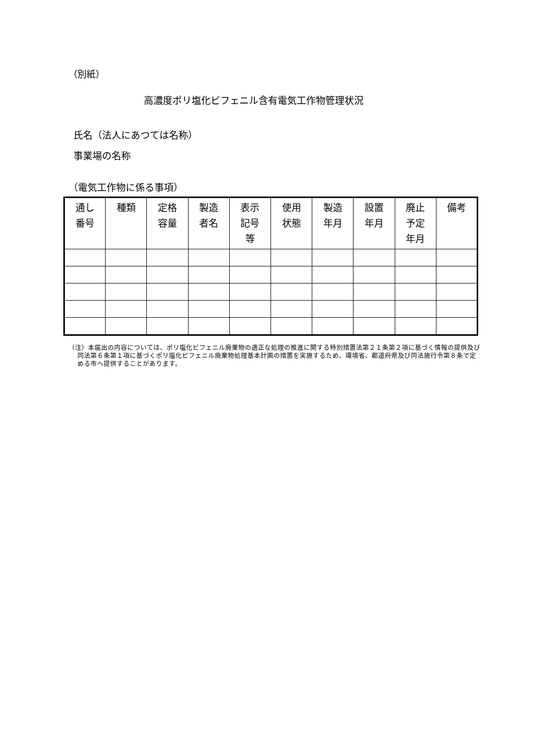（別紙）
高濃度ポリ塩化ビフェニル含有電気工作物管理状況
氏名（法人にあつては名称）
事業場の名称
（電気工作物に係る事項）
| 通し 番号 | 種類 | 定格 容量 | 製造 者名 | 表示 記号 等 | 使用 状態 | 製造 年月 | 設置 年月 | 廃止 予定 年月 | 備考 |
| --- | --- | --- | --- | --- | --- | --- | --- | --- | --- |
（注）本届出の内容については、ポリ塩化ビフェニル廃棄物の適正な処理の推進に関する特別措置法第２１条第２項に基づく情報の提供及び同法第６条第１項に基づくポリ塩化ビフェニル廃棄物処理基本計画の措置を実施するため、環境省、都道府県及び同法施行令第８条で定める市へ提供することがあります。